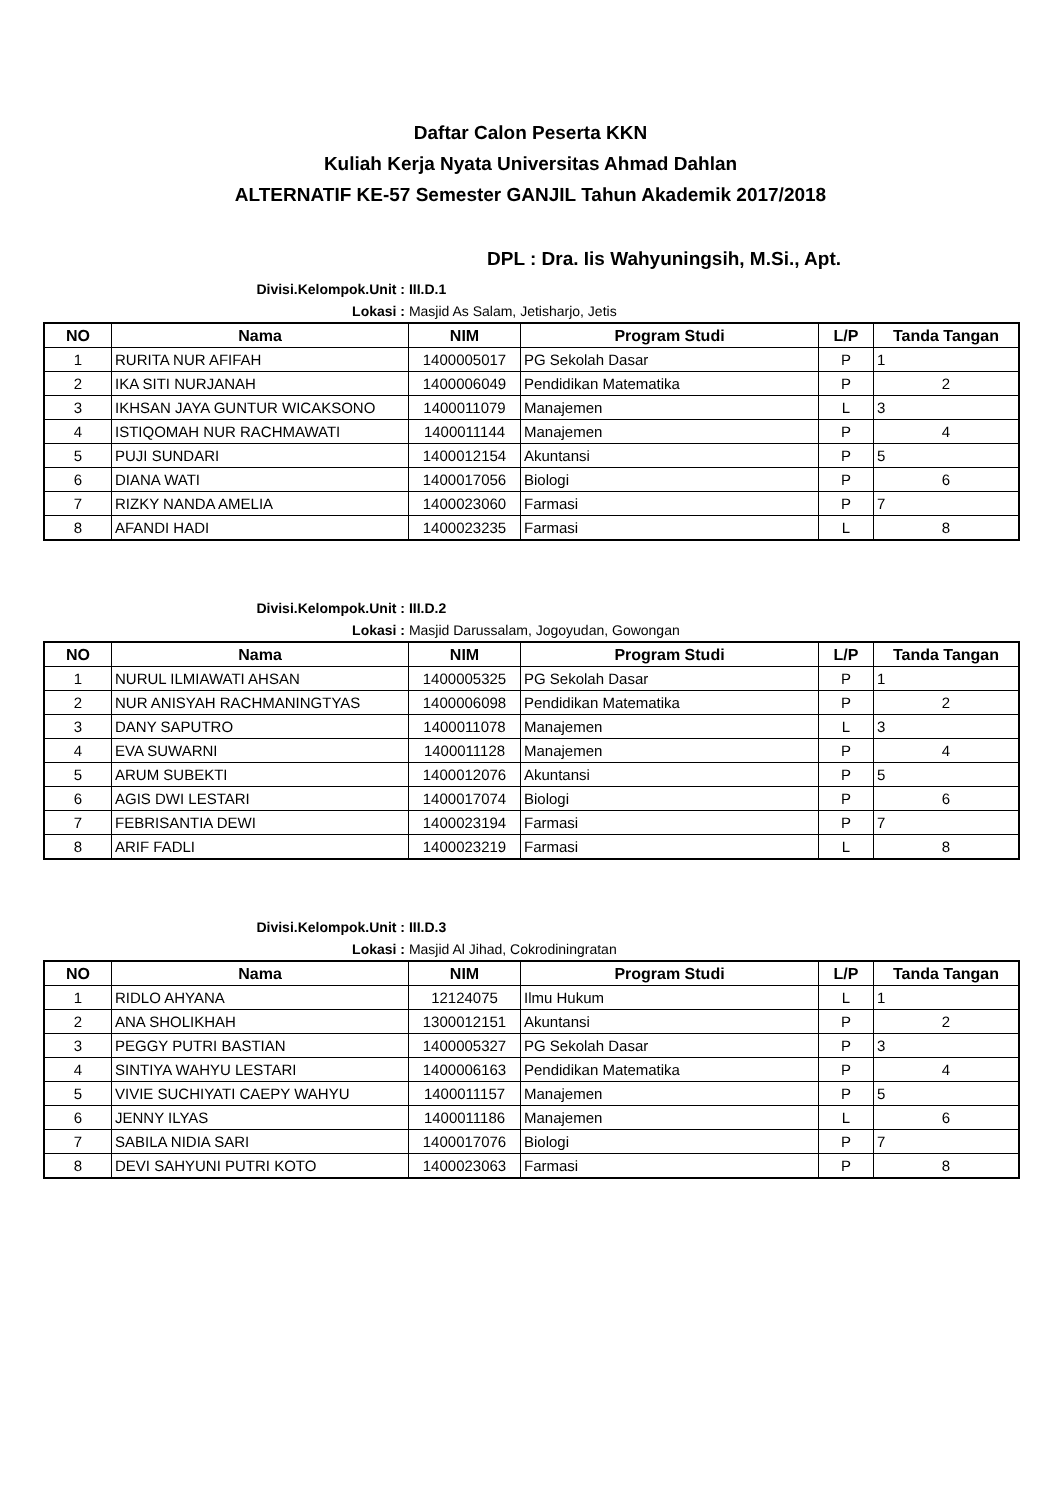Daftar Calon Peserta KKN
Kuliah Kerja Nyata Universitas Ahmad Dahlan
ALTERNATIF KE-57 Semester GANJIL Tahun Akademik 2017/2018
DPL : Dra. Iis Wahyuningsih, M.Si., Apt.
Divisi.Kelompok.Unit : III.D.1
Lokasi : Masjid As Salam, Jetisharjo, Jetis
| NO | Nama | NIM | Program Studi | L/P | Tanda Tangan |
| --- | --- | --- | --- | --- | --- |
| 1 | RURITA NUR AFIFAH | 1400005017 | PG Sekolah Dasar | P | 1 |
| 2 | IKA SITI NURJANAH | 1400006049 | Pendidikan Matematika | P | 2 |
| 3 | IKHSAN JAYA GUNTUR WICAKSONO | 1400011079 | Manajemen | L | 3 |
| 4 | ISTIQOMAH NUR RACHMAWATI | 1400011144 | Manajemen | P | 4 |
| 5 | PUJI SUNDARI | 1400012154 | Akuntansi | P | 5 |
| 6 | DIANA WATI | 1400017056 | Biologi | P | 6 |
| 7 | RIZKY NANDA AMELIA | 1400023060 | Farmasi | P | 7 |
| 8 | AFANDI HADI | 1400023235 | Farmasi | L | 8 |
Divisi.Kelompok.Unit : III.D.2
Lokasi : Masjid Darussalam, Jogoyudan, Gowongan
| NO | Nama | NIM | Program Studi | L/P | Tanda Tangan |
| --- | --- | --- | --- | --- | --- |
| 1 | NURUL ILMIAWATI AHSAN | 1400005325 | PG Sekolah Dasar | P | 1 |
| 2 | NUR ANISYAH RACHMANINGTYAS | 1400006098 | Pendidikan Matematika | P | 2 |
| 3 | DANY SAPUTRO | 1400011078 | Manajemen | L | 3 |
| 4 | EVA SUWARNI | 1400011128 | Manajemen | P | 4 |
| 5 | ARUM SUBEKTI | 1400012076 | Akuntansi | P | 5 |
| 6 | AGIS DWI LESTARI | 1400017074 | Biologi | P | 6 |
| 7 | FEBRISANTIA DEWI | 1400023194 | Farmasi | P | 7 |
| 8 | ARIF FADLI | 1400023219 | Farmasi | L | 8 |
Divisi.Kelompok.Unit : III.D.3
Lokasi : Masjid Al Jihad, Cokrodiningratan
| NO | Nama | NIM | Program Studi | L/P | Tanda Tangan |
| --- | --- | --- | --- | --- | --- |
| 1 | RIDLO AHYANA | 12124075 | Ilmu Hukum | L | 1 |
| 2 | ANA SHOLIKHAH | 1300012151 | Akuntansi | P | 2 |
| 3 | PEGGY PUTRI BASTIAN | 1400005327 | PG Sekolah Dasar | P | 3 |
| 4 | SINTIYA WAHYU LESTARI | 1400006163 | Pendidikan Matematika | P | 4 |
| 5 | VIVIE SUCHIYATI CAEPY WAHYU | 1400011157 | Manajemen | P | 5 |
| 6 | JENNY ILYAS | 1400011186 | Manajemen | L | 6 |
| 7 | SABILA NIDIA SARI | 1400017076 | Biologi | P | 7 |
| 8 | DEVI SAHYUNI PUTRI KOTO | 1400023063 | Farmasi | P | 8 |